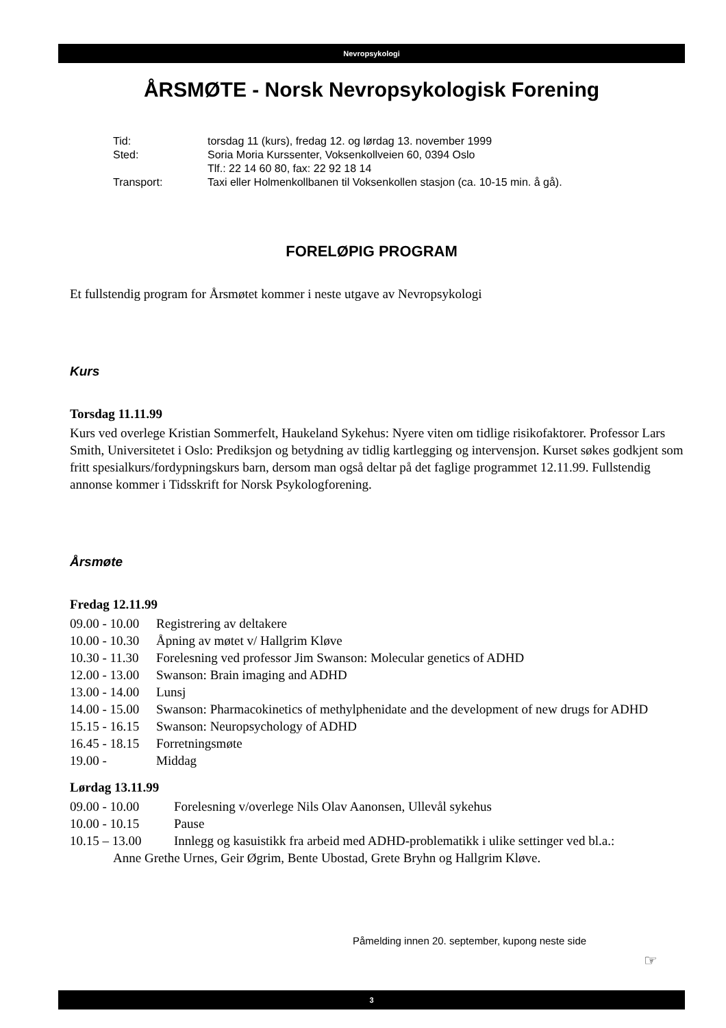Nevropsykologi
ÅRSMØTE - Norsk Nevropsykologisk Forening
| Tid: | torsdag 11 (kurs), fredag 12. og lørdag 13. november 1999 |
| Sted: | Soria Moria Kurssenter, Voksenkollveien 60, 0394 Oslo |
| | Tlf.: 22 14 60 80, fax: 22 92 18 14 |
| Transport: | Taxi eller Holmenkollbanen til Voksenkollen stasjon (ca. 10-15 min. å gå). |
FORELØPIG PROGRAM
Et fullstendig program for Årsmøtet kommer i neste utgave av Nevropsykologi
Kurs
Torsdag 11.11.99
Kurs ved overlege Kristian Sommerfelt, Haukeland Sykehus: Nyere viten om tidlige risikofaktorer. Professor Lars Smith, Universitetet i Oslo: Prediksjon og betydning av tidlig kartlegging og intervensjon. Kurset søkes godkjent som fritt spesialkurs/fordypningskurs barn, dersom man også deltar på det faglige programmet 12.11.99. Fullstendig annonse kommer i Tidsskrift for Norsk Psykologforening.
Årsmøte
Fredag 12.11.99
09.00 - 10.00 Registrering av deltakere
10.00 - 10.30 Åpning av møtet v/ Hallgrim Kløve
10.30 - 11.30 Forelesning ved professor Jim Swanson: Molecular genetics of ADHD
12.00 - 13.00 Swanson: Brain imaging and ADHD
13.00 - 14.00 Lunsj
14.00 - 15.00 Swanson: Pharmacokinetics of methylphenidate and the development of new drugs for ADHD
15.15 - 16.15 Swanson: Neuropsychology of ADHD
16.45 - 18.15 Forretningsmøte
19.00 - Middag
Lørdag 13.11.99
09.00 - 10.00 Forelesning v/overlege Nils Olav Aanonsen, Ullevål sykehus
10.00 - 10.15 Pause
10.15 – 13.00 Innlegg og kasuistikk fra arbeid med ADHD-problematikk i ulike settinger ved bl.a.:
Anne Grethe Urnes, Geir Øgrim, Bente Ubostad, Grete Bryhn og Hallgrim Kløve.
Påmelding innen 20. september, kupong neste side
☞
3